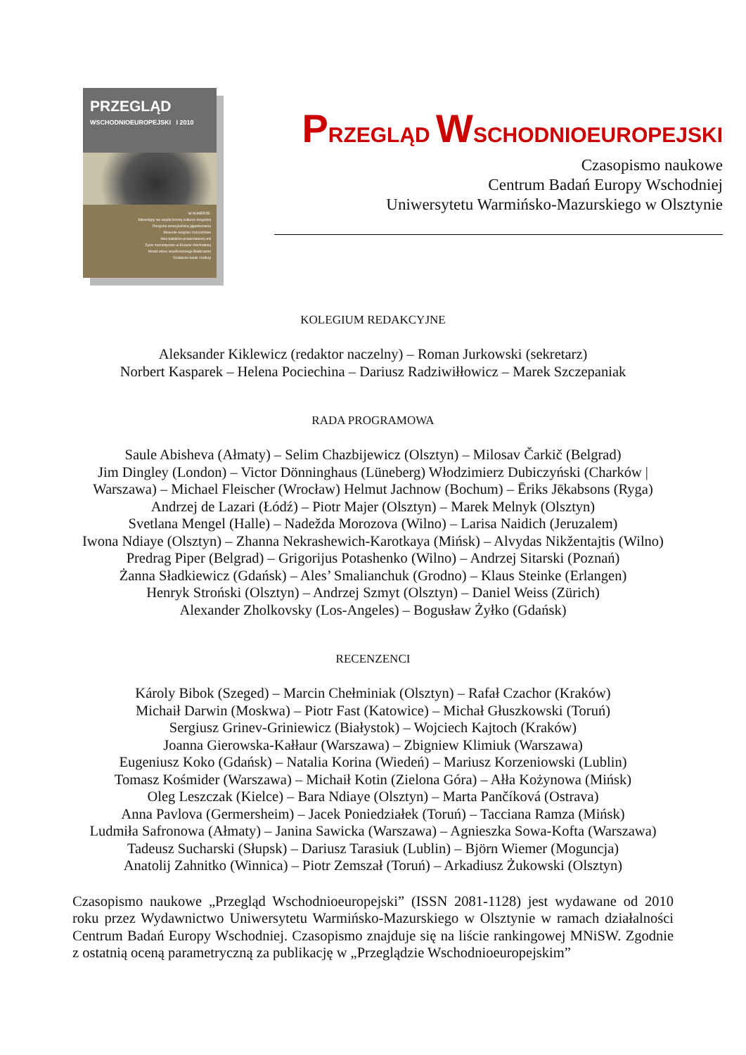PRZEGLĄD
WSCHODNIOEUROPEJSKI I 2010
W NUMERZE:
Stereotypy we współczesnej kulturze rosyjskiej
Rosyjsko-amerykańska gigantomania
Stosunki rosyjsko-czeczeńskie
Idea katolicko-prawosławnej unii
Życie monastyczne w Europie Wschodniej
Model etosu współczesnego Białorusina
Działacze nauki i kultury
PRZEGLĄD WSCHODNIOEUROPEJSKI
Czasopismo naukowe
Centrum Badań Europy Wschodniej
Uniwersytetu Warmińsko-Mazurskiego w Olsztynie
KOLEGIUM REDAKCYJNE
Aleksander Kiklewicz (redaktor naczelny) – Roman Jurkowski (sekretarz)
Norbert Kasparek – Helena Pociechina – Dariusz Radziwiłłowicz – Marek Szczepaniak
RADA PROGRAMOWA
Saule Abisheva (Ałmaty) – Selim Chazbijewicz (Olsztyn) – Milosav Čarkič (Belgrad)
Jim Dingley (London) – Victor Dönninghaus (Lüneberg) Włodzimierz Dubiczyński (Charków | Warszawa) – Michael Fleischer (Wrocław) Helmut Jachnow (Bochum) – Ēriks Jēkabsons (Ryga)
Andrzej de Lazari (Łódź) – Piotr Majer (Olsztyn) – Marek Melnyk (Olsztyn)
Svetlana Mengel (Halle) – Nadežda Morozova (Wilno) – Larisa Naidich (Jeruzalem)
Iwona Ndiaye (Olsztyn) – Zhanna Nekrashewich-Karotkaya (Mińsk) – Alvydas Nikžentajtis (Wilno)
Predrag Piper (Belgrad) – Grigorijus Potashenko (Wilno) – Andrzej Sitarski (Poznań)
Żanna Sładkiewicz (Gdańsk) – Ales’ Smalianchuk (Grodno) – Klaus Steinke (Erlangen)
Henryk Stroński (Olsztyn) – Andrzej Szmyt (Olsztyn) – Daniel Weiss (Zürich)
Alexander Zholkovsky (Los-Angeles) – Bogusław Żyłko (Gdańsk)
RECENZENCI
Károly Bibok (Szeged) – Marcin Chełminiak (Olsztyn) – Rafał Czachor (Kraków)
Michaił Darwin (Moskwa) – Piotr Fast (Katowice) – Michał Głuszkowski (Toruń)
Sergiusz Grinev-Griniewicz (Białystok) – Wojciech Kajtoch (Kraków)
Joanna Gierowska-Kałłaur (Warszawa) – Zbigniew Klimiuk (Warszawa)
Eugeniusz Koko (Gdańsk) – Natalia Korina (Wiedeń) – Mariusz Korzeniowski (Lublin)
Tomasz Kośmider (Warszawa) – Michaił Kotin (Zielona Góra) – Ałła Kożynowa (Mińsk)
Oleg Leszczak (Kielce) – Bara Ndiaye (Olsztyn) – Marta Pančíková (Ostrava)
Anna Pavlova (Germersheim) – Jacek Poniedziałek (Toruń) – Tacciana Ramza (Mińsk)
Ludmiła Safronowa (Ałmaty) – Janina Sawicka (Warszawa) – Agnieszka Sowa-Kofta (Warszawa)
Tadeusz Sucharski (Słupsk) – Dariusz Tarasiuk (Lublin) – Björn Wiemer (Moguncja)
Anatolij Zahnitko (Winnica) – Piotr Zemszał (Toruń) – Arkadiusz Żukowski (Olsztyn)
Czasopismo naukowe „Przegląd Wschodnioeuropejski” (ISSN 2081-1128) jest wydawane od 2010 roku przez Wydawnictwo Uniwersytetu Warmińsko-Mazurskiego w Olsztynie w ramach działalności Centrum Badań Europy Wschodniej. Czasopismo znajduje się na liście rankingowej MNiSW. Zgodnie z ostatnią oceną parametryczną za publikację w „Przeglądzie Wschodnioeuropejskim”